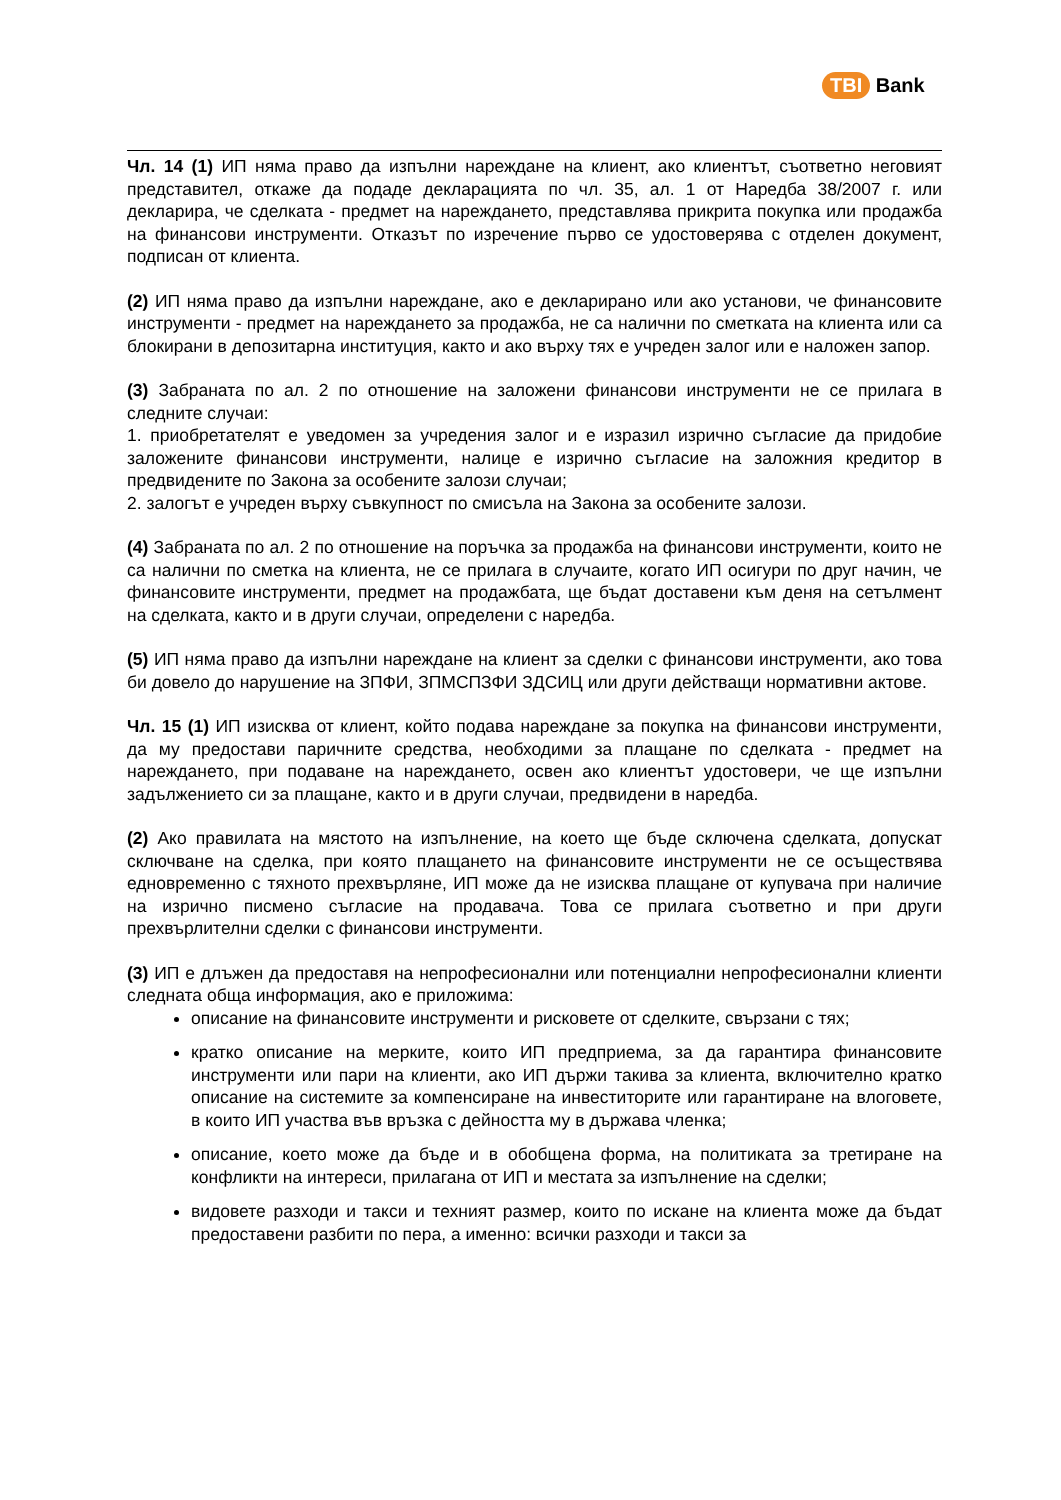TBI Bank
Чл. 14 (1) ИП няма право да изпълни нареждане на клиент, ако клиентът, съответно неговият представител, откаже да подаде декларацията по чл. 35, ал. 1 от Наредба 38/2007 г. или декларира, че сделката - предмет на нареждането, представлява прикрита покупка или продажба на финансови инструменти. Отказът по изречение първо се удостоверява с отделен документ, подписан от клиента.
(2) ИП няма право да изпълни нареждане, ако е декларирано или ако установи, че финансовите инструменти - предмет на нареждането за продажба, не са налични по сметката на клиента или са блокирани в депозитарна институция, както и ако върху тях е учреден залог или е наложен запор.
(3) Забраната по ал. 2 по отношение на заложени финансови инструменти не се прилага в следните случаи:
1. приобретателят е уведомен за учредения залог и е изразил изрично съгласие да придобие заложените финансови инструменти, налице е изрично съгласие на заложния кредитор в предвидените по Закона за особените залози случаи;
2. залогът е учреден върху съвкупност по смисъла на Закона за особените залози.
(4) Забраната по ал. 2 по отношение на поръчка за продажба на финансови инструменти, които не са налични по сметка на клиента, не се прилага в случаите, когато ИП осигури по друг начин, че финансовите инструменти, предмет на продажбата, ще бъдат доставени към деня на сетълмент на сделката, както и в други случаи, определени с наредба.
(5) ИП няма право да изпълни нареждане на клиент за сделки с финансови инструменти, ако това би довело до нарушение на ЗПФИ, ЗПМСПЗФИ ЗДСИЦ или други действащи нормативни актове.
Чл. 15 (1) ИП изисква от клиент, който подава нареждане за покупка на финансови инструменти, да му предостави паричните средства, необходими за плащане по сделката - предмет на нареждането, при подаване на нареждането, освен ако клиентът удостовери, че ще изпълни задължението си за плащане, както и в други случаи, предвидени в наредба.
(2) Ако правилата на мястото на изпълнение, на което ще бъде сключена сделката, допускат сключване на сделка, при която плащането на финансовите инструменти не се осъществява едновременно с тяхното прехвърляне, ИП може да не изисква плащане от купувача при наличие на изрично писмено съгласие на продавача. Това се прилага съответно и при други прехвърлителни сделки с финансови инструменти.
(3) ИП е длъжен да предоставя на непрофесионални или потенциални непрофесионални клиенти следната обща информация, ако е приложима:
описание на финансовите инструменти и рисковете от сделките, свързани с тях;
кратко описание на мерките, които ИП предприема, за да гарантира финансовите инструменти или пари на клиенти, ако ИП държи такива за клиента, включително кратко описание на системите за компенсиране на инвеститорите или гарантиране на влоговете, в които ИП участва във връзка с дейността му в държава членка;
описание, което може да бъде и в обобщена форма, на политиката за третиране на конфликти на интереси, прилагана от ИП и местата за изпълнение на сделки;
видовете разходи и такси и техният размер, които по искане на клиента може да бъдат предоставени разбити по пера, а именно: всички разходи и такси за